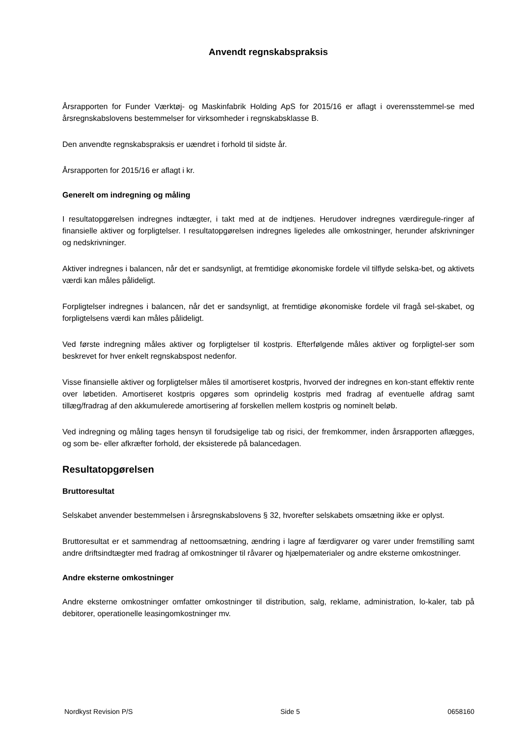Anvendt regnskabspraksis
Årsrapporten for Funder Værktøj- og Maskinfabrik Holding ApS for 2015/16 er aflagt i overensstemmel-se med årsregnskabslovens bestemmelser for virksomheder i regnskabsklasse B.
Den anvendte regnskabspraksis er uændret i forhold til sidste år.
Årsrapporten for 2015/16 er aflagt i kr.
Generelt om indregning og måling
I resultatopgørelsen indregnes indtægter, i takt med at de indtjenes. Herudover indregnes værdiregule-ringer af finansielle aktiver og forpligtelser. I resultatopgørelsen indregnes ligeledes alle omkostninger, herunder afskrivninger og nedskrivninger.
Aktiver indregnes i balancen, når det er sandsynligt, at fremtidige økonomiske fordele vil tilflyde selska-bet, og aktivets værdi kan måles pålideligt.
Forpligtelser indregnes i balancen, når det er sandsynligt, at fremtidige økonomiske fordele vil fragå sel-skabet, og forpligtelsens værdi kan måles pålideligt.
Ved første indregning måles aktiver og forpligtelser til kostpris. Efterfølgende måles aktiver og forpligtel-ser som beskrevet for hver enkelt regnskabspost nedenfor.
Visse finansielle aktiver og forpligtelser måles til amortiseret kostpris, hvorved der indregnes en kon-stant effektiv rente over løbetiden. Amortiseret kostpris opgøres som oprindelig kostpris med fradrag af eventuelle afdrag samt tillæg/fradrag af den akkumulerede amortisering af forskellen mellem kostpris og nominelt beløb.
Ved indregning og måling tages hensyn til forudsigelige tab og risici, der fremkommer, inden årsrapporten aflægges, og som be- eller afkræfter forhold, der eksisterede på balancedagen.
Resultatopgørelsen
Bruttoresultat
Selskabet anvender bestemmelsen i årsregnskabslovens § 32, hvorefter selskabets omsætning ikke er oplyst.
Bruttoresultat er et sammendrag af nettoomsætning, ændring i lagre af færdigvarer og varer under fremstilling samt andre driftsindtægter med fradrag af omkostninger til råvarer og hjælpematerialer og andre eksterne omkostninger.
Andre eksterne omkostninger
Andre eksterne omkostninger omfatter omkostninger til distribution, salg, reklame, administration, lo-kaler, tab på debitorer, operationelle leasingomkostninger mv.
Nordkyst Revision P/S Side 5 0658160